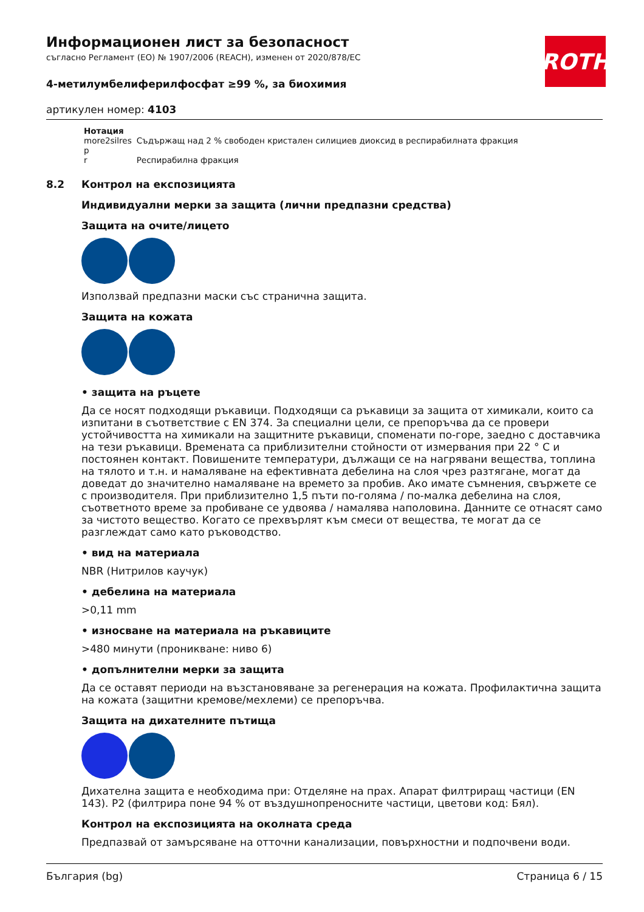ROTH
Информационен лист за безопасност
съгласно Регламент (ЕО) № 1907/2006 (REACH), изменен от 2020/878/ЕС
4-метилумбелиферилфосфат ≥99 %, за биохимия
артикулен номер: 4103
| Нотация | |
| --- | --- |
| more2silres | Съдържащ над 2 % свободен кристален силициев диоксид в респирабилната фракция |
| p | |
| r | Респирабилна фракция |
8.2 Контрол на експозицията
Индивидуални мерки за защита (лични предпазни средства)
Защита на очите/лицето
Използвай предпазни маски със странична защита.
Защита на кожата
• защита на ръцете
Да се носят подходящи ръкавици. Подходящи са ръкавици за защита от химикали, които са изпитани в съответствие с EN 374. За специални цели, се препоръчва да се провери устойчивостта на химикали на защитните ръкавици, споменати по-горе, заедно с доставчика на тези ръкавици. Времената са приблизителни стойности от измервания при 22 ° C и постоянен контакт. Повишените температури, дължащи се на нагрявани вещества, топлина на тялото и т.н. и намаляване на ефективната дебелина на слоя чрез разтягане, могат да доведат до значително намаляване на времето за пробив. Ако имате съмнения, свържете се с производителя. При приблизително 1,5 пъти по-голяма / по-малка дебелина на слоя, съответното време за пробиване се удвоява / намалява наполовина. Данните се отнасят само за чистото вещество. Когато се прехвърлят към смеси от вещества, те могат да се разглеждат само като ръководство.
• вид на материала
NBR (Нитрилов каучук)
• дебелина на материала
>0,11 mm
• износване на материала на ръкавиците
>480 минути (проникване: ниво 6)
• допълнителни мерки за защита
Да се оставят периоди на възстановяване за регенерация на кожата. Профилактична защита на кожата (защитни кремове/мехлеми) се препоръчва.
Защита на дихателните пътища
Дихателна защита е необходима при: Отделяне на прах. Апарат филтриращ частици (EN 143). P2 (филтрира поне 94 % от въздушнопреносните частици, цветови код: Бял).
Контрол на експозицията на околната среда
Предпазвай от замърсяване на отточни канализации, повърхностни и подпочвени води.
България (bg) Страница 6 / 15